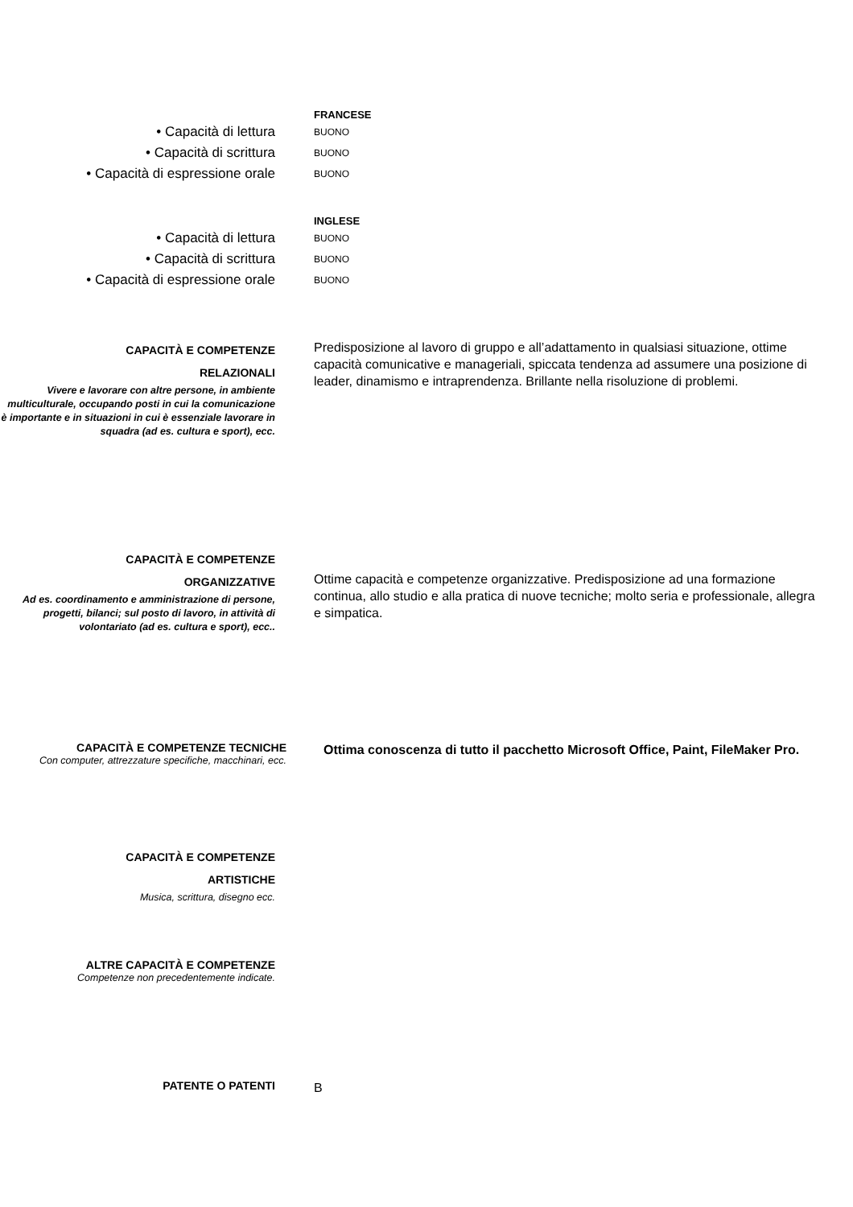FRANCESE
• Capacità di lettura
BUONO
• Capacità di scrittura
BUONO
• Capacità di espressione orale
BUONO
INGLESE
• Capacità di lettura
BUONO
• Capacità di scrittura
BUONO
• Capacità di espressione orale
BUONO
CAPACITÀ E COMPETENZE
RELAZIONALI
Vivere e lavorare con altre persone, in ambiente multiculturale, occupando posti in cui la comunicazione è importante e in situazioni in cui è essenziale lavorare in squadra (ad es. cultura e sport), ecc.
Predisposizione al lavoro di gruppo e all’adattamento in qualsiasi situazione, ottime capacità comunicative e manageriali, spiccata tendenza ad assumere una posizione di leader, dinamismo e intraprendenza. Brillante nella risoluzione di problemi.
CAPACITÀ E COMPETENZE
ORGANIZZATIVE
Ad es. coordinamento e amministrazione di persone, progetti, bilanci; sul posto di lavoro, in attività di volontariato (ad es. cultura e sport), ecc..
Ottime capacità e competenze organizzative. Predisposizione ad una formazione continua, allo studio e alla pratica di nuove tecniche; molto seria e professionale, allegra e simpatica.
CAPACITÀ E COMPETENZE TECNICHE
Con computer, attrezzature specifiche, macchinari, ecc.
Ottima conoscenza di tutto il pacchetto Microsoft Office, Paint, FileMaker Pro.
CAPACITÀ E COMPETENZE
ARTISTICHE
Musica, scrittura, disegno ecc.
ALTRE CAPACITÀ E COMPETENZE
Competenze non precedentemente indicate.
PATENTE O PATENTI
B